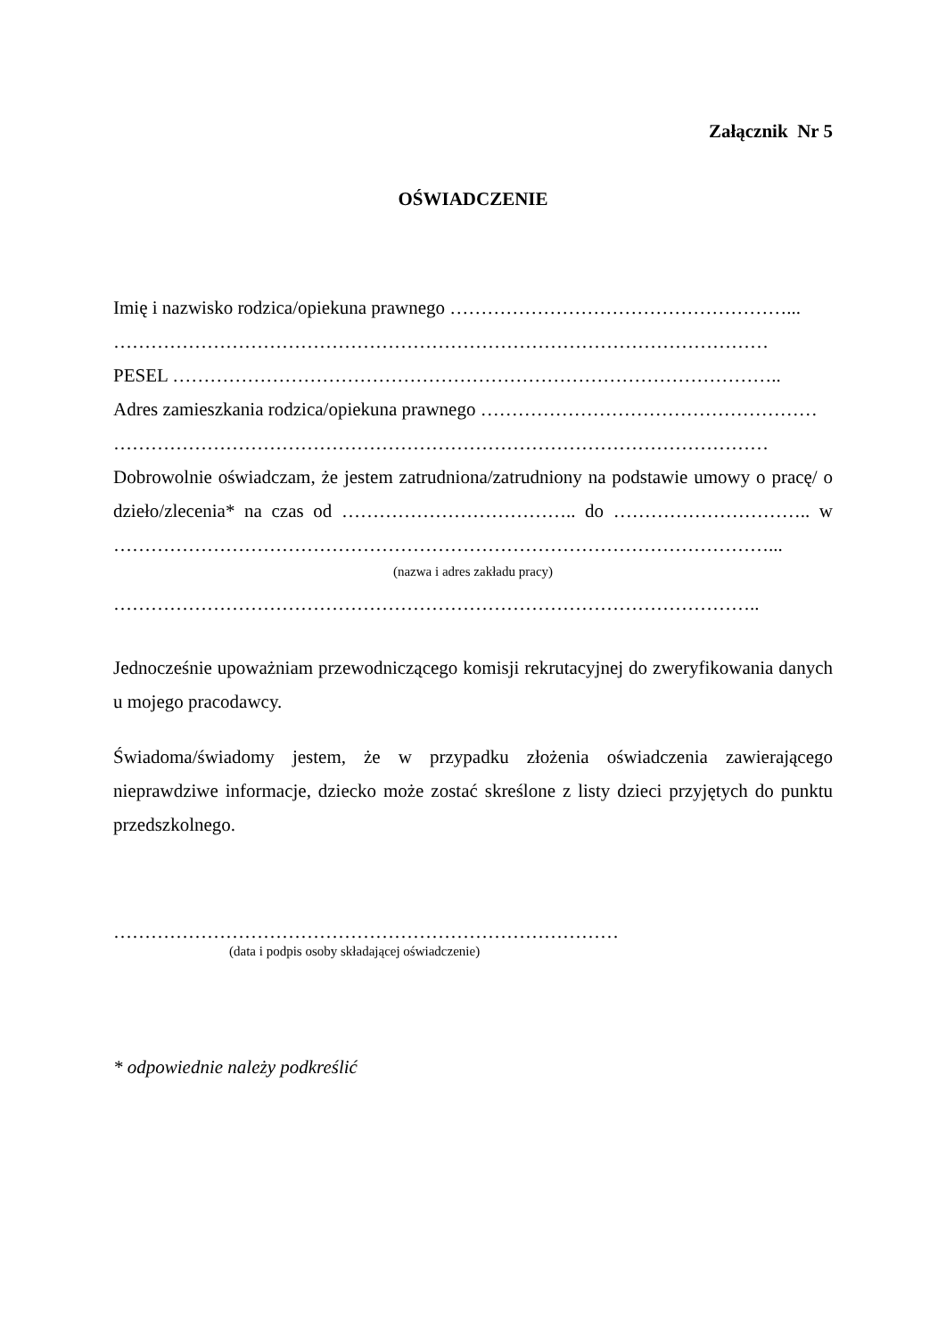Załącznik Nr 5
OŚWIADCZENIE
Imię i nazwisko rodzica/opiekuna prawnego ………………………………………………...
……………………………………………………………………………………………
PESEL ……………………………………………………………………………………..
Adres zamieszkania rodzica/opiekuna prawnego ………………………………………………
……………………………………………………………………………………………
Dobrowolnie oświadczam, że jestem zatrudniona/zatrudniony na podstawie umowy o pracę/ o dzieło/zlecenia* na czas od ……………………………….. do ………………………….. w ……………………………………………………………………………………………...
(nazwa i adres zakładu pracy)
…………………………………………………………………………………………..
Jednocześnie upoważniam przewodniczącego komisji rekrutacyjnej do zweryfikowania danych u mojego pracodawcy.
Świadoma/świadomy jestem, że w przypadku złożenia oświadczenia zawierającego nieprawdziwe informacje, dziecko może zostać skreślone z listy dzieci przyjętych do punktu przedszkolnego.
………………………………………………………………………
(data i podpis osoby składającej oświadczenie)
* odpowiednie należy podkreślić